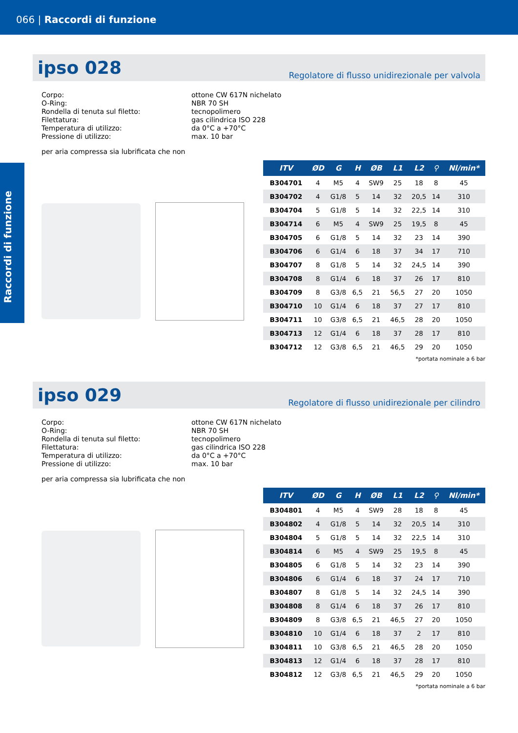066 | Raccordi di funzione
Raccordi di funzione
ipso 028
Regolatore di flusso unidirezionale per valvola
Corpo:
ottone CW 617N nichelato
O-Ring:
NBR 70 SH
Rondella di tenuta sul filetto:
tecnopolimero
Filettatura:
gas cilindrica ISO 228
Temperatura di utilizzo:
da 0°C a +70°C
Pressione di utilizzo:
max. 10 bar
per aria compressa sia lubrificata che non
| ITV | ØD | G | H | ØB | L1 | L2 | ⚲ | Nl/min* |
| --- | --- | --- | --- | --- | --- | --- | --- | --- |
| B304701 | 4 | M5 | 4 | SW9 | 25 | 18 | 8 | 45 |
| B304702 | 4 | G1/8 | 5 | 14 | 32 | 20,5 | 14 | 310 |
| B304704 | 5 | G1/8 | 5 | 14 | 32 | 22,5 | 14 | 310 |
| B304714 | 6 | M5 | 4 | SW9 | 25 | 19,5 | 8 | 45 |
| B304705 | 6 | G1/8 | 5 | 14 | 32 | 23 | 14 | 390 |
| B304706 | 6 | G1/4 | 6 | 18 | 37 | 34 | 17 | 710 |
| B304707 | 8 | G1/8 | 5 | 14 | 32 | 24,5 | 14 | 390 |
| B304708 | 8 | G1/4 | 6 | 18 | 37 | 26 | 17 | 810 |
| B304709 | 8 | G3/8 | 6,5 | 21 | 56,5 | 27 | 20 | 1050 |
| B304710 | 10 | G1/4 | 6 | 18 | 37 | 27 | 17 | 810 |
| B304711 | 10 | G3/8 | 6,5 | 21 | 46,5 | 28 | 20 | 1050 |
| B304713 | 12 | G1/4 | 6 | 18 | 37 | 28 | 17 | 810 |
| B304712 | 12 | G3/8 | 6,5 | 21 | 46,5 | 29 | 20 | 1050 |
*portata nominale a 6 bar
ipso 029
Regolatore di flusso unidirezionale per cilindro
Corpo:
ottone CW 617N nichelato
O-Ring:
NBR 70 SH
Rondella di tenuta sul filetto:
tecnopolimero
Filettatura:
gas cilindrica ISO 228
Temperatura di utilizzo:
da 0°C a +70°C
Pressione di utilizzo:
max. 10 bar
per aria compressa sia lubrificata che non
| ITV | ØD | G | H | ØB | L1 | L2 | ⚲ | Nl/min* |
| --- | --- | --- | --- | --- | --- | --- | --- | --- |
| B304801 | 4 | M5 | 4 | SW9 | 28 | 18 | 8 | 45 |
| B304802 | 4 | G1/8 | 5 | 14 | 32 | 20,5 | 14 | 310 |
| B304804 | 5 | G1/8 | 5 | 14 | 32 | 22,5 | 14 | 310 |
| B304814 | 6 | M5 | 4 | SW9 | 25 | 19,5 | 8 | 45 |
| B304805 | 6 | G1/8 | 5 | 14 | 32 | 23 | 14 | 390 |
| B304806 | 6 | G1/4 | 6 | 18 | 37 | 24 | 17 | 710 |
| B304807 | 8 | G1/8 | 5 | 14 | 32 | 24,5 | 14 | 390 |
| B304808 | 8 | G1/4 | 6 | 18 | 37 | 26 | 17 | 810 |
| B304809 | 8 | G3/8 | 6,5 | 21 | 46,5 | 27 | 20 | 1050 |
| B304810 | 10 | G1/4 | 6 | 18 | 37 | 2 | 17 | 810 |
| B304811 | 10 | G3/8 | 6,5 | 21 | 46,5 | 28 | 20 | 1050 |
| B304813 | 12 | G1/4 | 6 | 18 | 37 | 28 | 17 | 810 |
| B304812 | 12 | G3/8 | 6,5 | 21 | 46,5 | 29 | 20 | 1050 |
*portata nominale a 6 bar